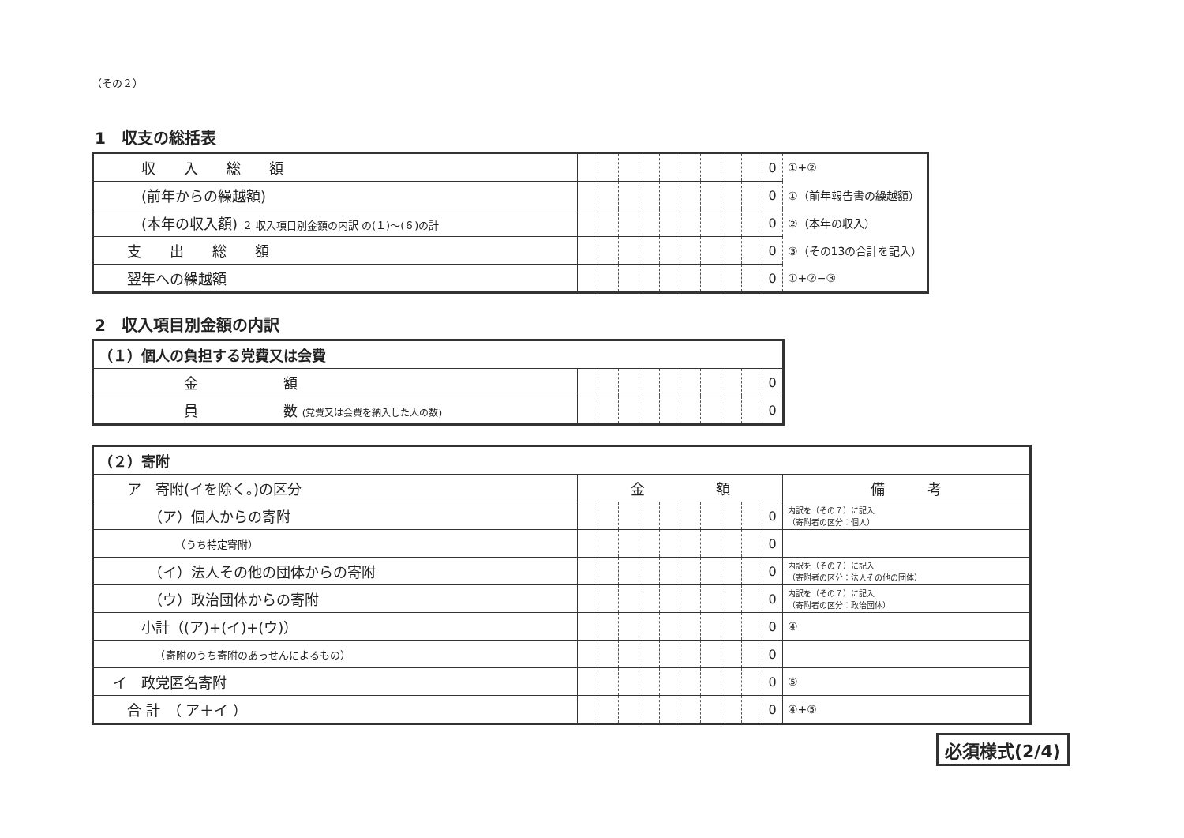（その２）
1　収支の総括表
| 収 入 総 額 | | | | | | | | | | 0 | ①+② |
| (前年からの繰越額) | | | | | | | | | | 0 | ①（前年報告書の繰越額） |
| (本年の収入額) ２ 収入項目別金額の内訳 の(１)～(６)の計 | | | | | | | | | | 0 | ②（本年の収入） |
| 支 出 総 額 | | | | | | | | | | 0 | ③（その13の合計を記入） |
| 翌年への繰越額 | | | | | | | | | | 0 | ①+②−③ |
2　収入項目別金額の内訳
| （１）個人の負担する党費又は会費 | | | | | | | | | | |
| 金 額 | | | | | | | | | | 0 |
| 員 数 (党費又は会費を納入した人の数) | | | | | | | | | | 0 |
| （２）寄附 | | | | | | | | | | | |
| ア 寄附(イを除く。)の区分 | 金 額 | | | | | | | | | | 備 考 |
| （ア）個人からの寄附 | | | | | | | | | | 0 | 内訳を（その７）に記入 （寄附者の区分：個人） |
| （うち特定寄附） | | | | | | | | | | 0 | |
| （イ）法人その他の団体からの寄附 | | | | | | | | | | 0 | 内訳を（その７）に記入 （寄附者の区分：法人その他の団体） |
| （ウ）政治団体からの寄附 | | | | | | | | | | 0 | 内訳を（その７）に記入 （寄附者の区分：政治団体） |
| 小計（(ア)+(イ)+(ウ)） | | | | | | | | | | 0 | ④ |
| （寄附のうち寄附のあっせんによるもの） | | | | | | | | | | 0 | |
| イ 政党匿名寄附 | | | | | | | | | | 0 | ⑤ |
| 合 計 （ ア＋イ ） | | | | | | | | | | 0 | ④+⑤ |
必須様式(2/4)